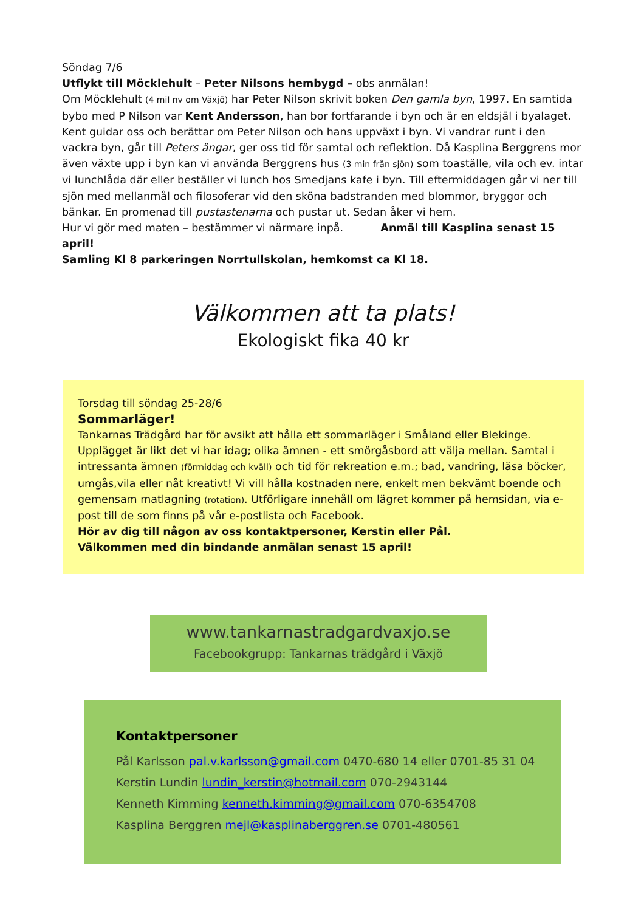Söndag 7/6
Utflykt till Möcklehult – Peter Nilsons hembygd – obs anmälan!
Om Möcklehult (4 mil nv om Växjö) har Peter Nilson skrivit boken Den gamla byn, 1997. En samtida bybo med P Nilson var Kent Andersson, han bor fortfarande i byn och är en eldsjäl i byalaget. Kent guidar oss och berättar om Peter Nilson och hans uppväxt i byn. Vi vandrar runt i den vackra byn, går till Peters ängar, ger oss tid för samtal och reflektion. Då Kasplina Berggrens mor även växte upp i byn kan vi använda Berggrens hus (3 min från sjön) som toaställe, vila och ev. intar vi lunchlåda där eller beställer vi lunch hos Smedjans kafe i byn. Till eftermiddagen går vi ner till sjön med mellanmål och filosoferar vid den sköna badstranden med blommor, bryggor och bänkar. En promenad till pustastenarna och pustar ut. Sedan åker vi hem.
Hur vi gör med maten – bestämmer vi närmare inpå. Anmäl till Kasplina senast 15 april!
Samling Kl 8 parkeringen Norrtullskolan, hemkomst ca Kl 18.
Välkommen att ta plats!
Ekologiskt fika 40 kr
Torsdag till söndag 25-28/6
Sommarläger!
Tankarnas Trädgård har för avsikt att hålla ett sommarläger i Småland eller Blekinge. Upplägget är likt det vi har idag; olika ämnen - ett smörgåsbord att välja mellan. Samtal i intressanta ämnen (förmiddag och kväll) och tid för rekreation e.m.; bad, vandring, läsa böcker, umgås,vila eller nåt kreativt! Vi vill hålla kostnaden nere, enkelt men bekvämt boende och gemensam matlagning (rotation). Utförligare innehåll om lägret kommer på hemsidan, via e-post till de som finns på vår e-postlista och Facebook.
Hör av dig till någon av oss kontaktpersoner, Kerstin eller Pål.
Välkommen med din bindande anmälan senast 15 april!
www.tankarnastradgardvaxjo.se
Facebookgrupp: Tankarnas trädgård i Växjö
Kontaktpersoner
Pål Karlsson pal.v.karlsson@gmail.com 0470-680 14 eller 0701-85 31 04
Kerstin Lundin lundin_kerstin@hotmail.com 070-2943144
Kenneth Kimming kenneth.kimming@gmail.com 070-6354708
Kasplina Berggren mejl@kasplinaberggren.se 0701-480561